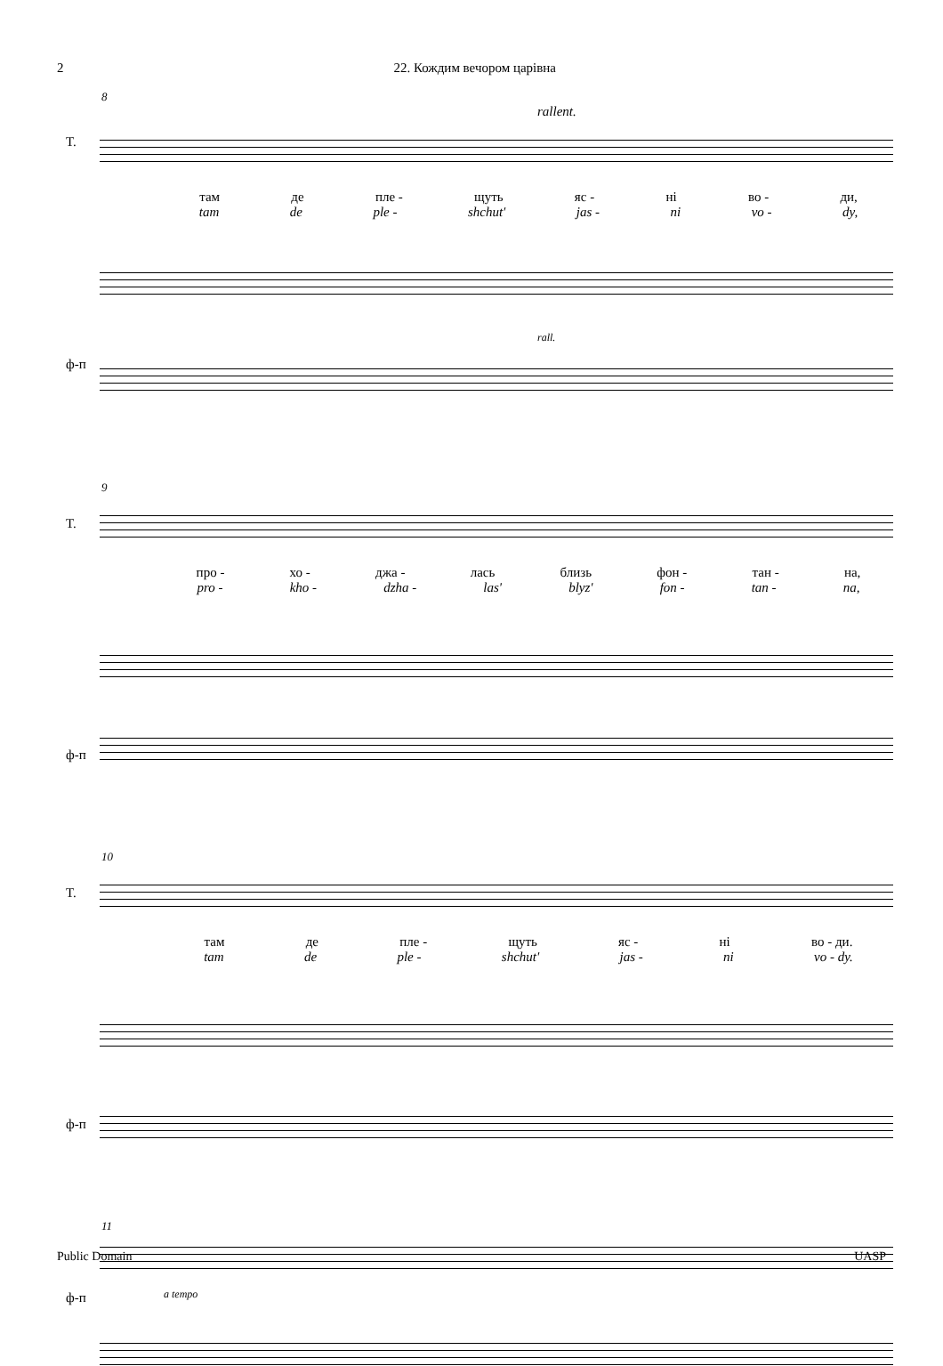2 22. Кождим вечором царівна
8
rallent.
T.
там де пле - щуть яс - ні во - ди,
tam de ple - shchut' jas - ni vo - dy,
ф-п
rall.
9
T.
про - хо - джа - лась близь фон - тан - на,
pro - kho - dzha - las' blyz' fon - tan - na,
ф-п
10
T.
там де пле - щуть яс - ні во - ди.
tam de ple - shchut' jas - ni vo - dy.
ф-п
11
ф-п
a tempo
Public Domain UASP